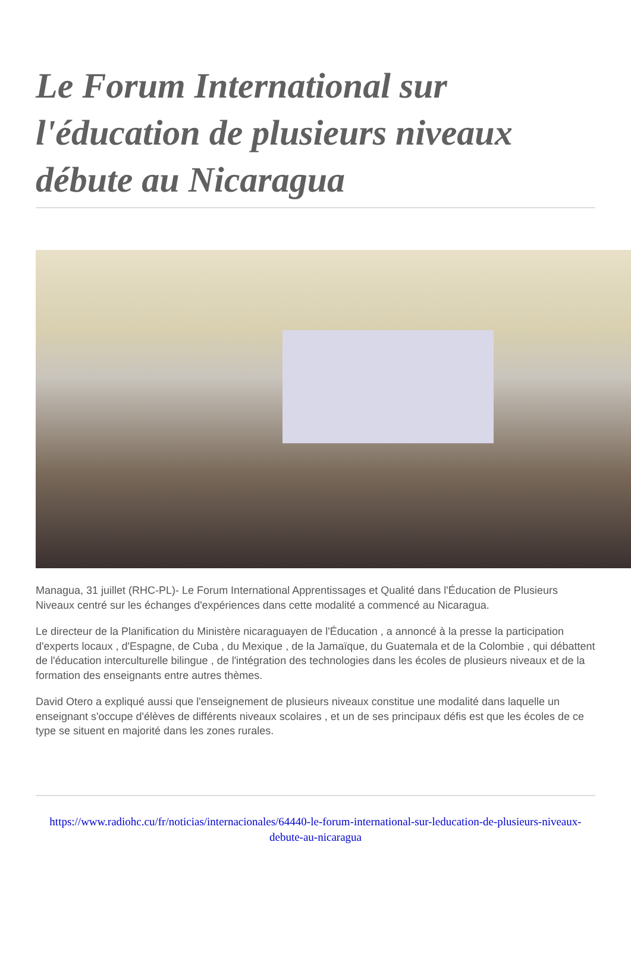Le Forum International sur l'éducation de plusieurs niveaux débute au Nicaragua
Managua, 31 juillet (RHC-PL)- Le Forum International Apprentissages et Qualité dans l'Éducation de Plusieurs Niveaux centré sur les échanges d'expériences dans cette modalité a commencé au Nicaragua.
Le directeur de la Planification du Ministère nicaraguayen de l'Éducation , a annoncé à la presse la participation d'experts locaux , d'Espagne, de Cuba , du Mexique , de la Jamaïque, du Guatemala et de la Colombie , qui débattent de l'éducation interculturelle bilingue , de l'intégration des technologies dans les écoles de plusieurs niveaux et de la formation des enseignants entre autres thèmes.
David Otero a expliqué aussi que l'enseignement de plusieurs niveaux constitue une modalité dans laquelle un enseignant s'occupe d'élèves de différents niveaux scolaires , et un de ses principaux défis est que les écoles de ce type se situent en majorité dans les zones rurales.
https://www.radiohc.cu/fr/noticias/internacionales/64440-le-forum-international-sur-leducation-de-plusieurs-niveaux-debute-au-nicaragua